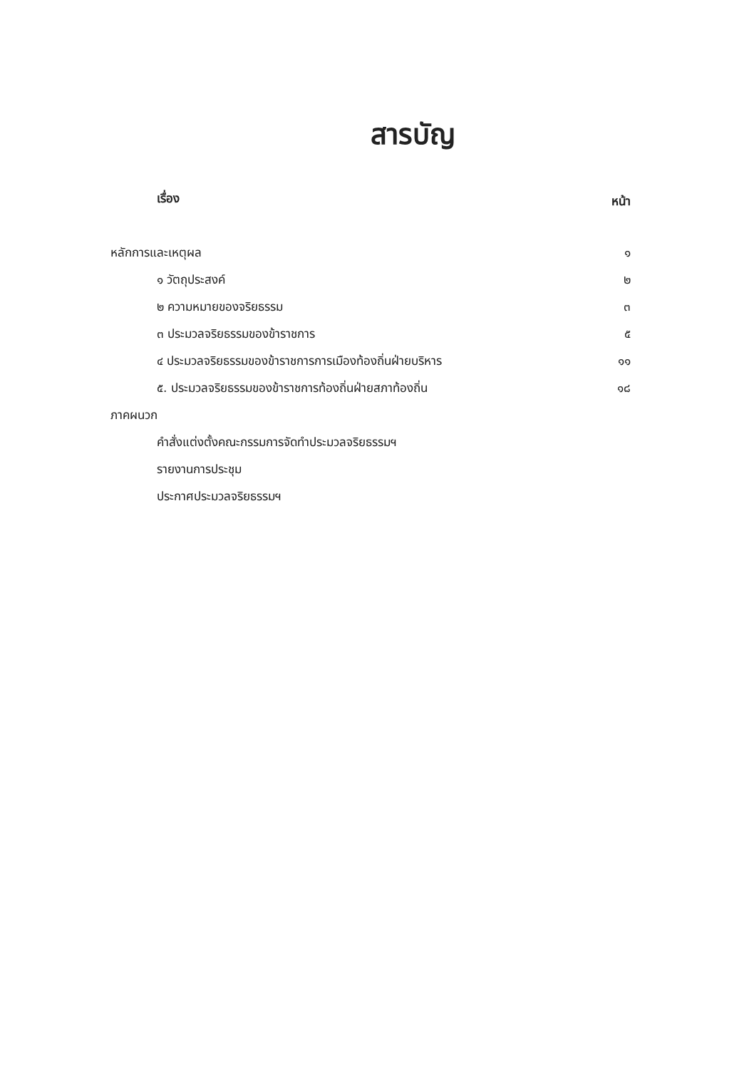สารบัญ
| เรื่อง | หน้า |
| --- | --- |
| หลักการและเหตุผล | ๑ |
| ๑ วัตถุประสงค์ | ๒ |
| ๒ ความหมายของจริยธรรม | ๓ |
| ๓ ประมวลจริยธรรมของข้าราชการ | ๕ |
| ๔ ประมวลจริยธรรมของข้าราชการการเมืองท้องถิ่นฝ่ายบริหาร | ๑๑ |
| ๕. ประมวลจริยธรรมของข้าราชการท้องถิ่นฝ่ายสภาท้องถิ่น | ๑๘ |
| ภาคผนวก | |
| คำสั่งแต่งตั้งคณะกรรมการจัดทำประมวลจริยธรรมฯ | |
| รายงานการประชุม | |
| ประกาศประมวลจริยธรรมฯ | |